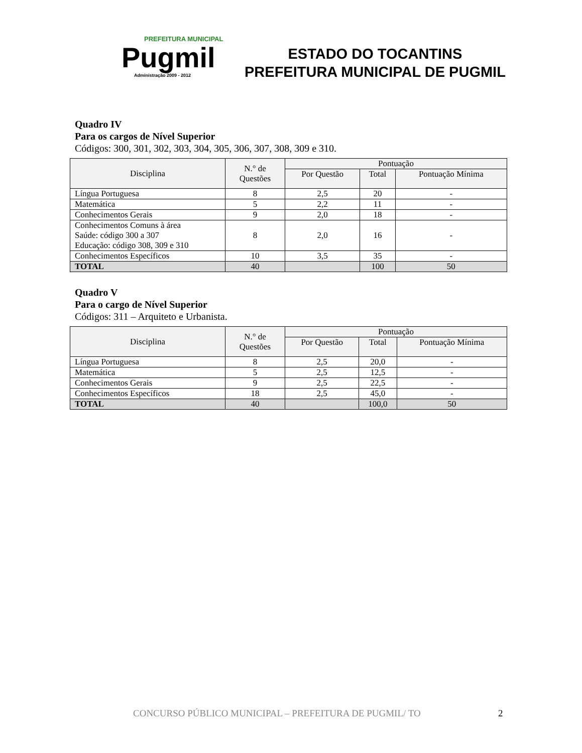PREFEITURA MUNICIPAL
Pugmil
Administração 2009 - 2012
ESTADO DO TOCANTINS
PREFEITURA MUNICIPAL DE PUGMIL
Quadro IV
Para os cargos de Nível Superior
Códigos: 300, 301, 302, 303, 304, 305, 306, 307, 308, 309 e 310.
| Disciplina | N.° de Questões | Pontuação | | |
| --- | --- | --- | --- | --- |
| | | Por Questão | Total | Pontuação Mínima |
| Língua Portuguesa | 8 | 2,5 | 20 | - |
| Matemática | 5 | 2,2 | 11 | - |
| Conhecimentos Gerais | 9 | 2,0 | 18 | - |
| Conhecimentos Comuns à área Saúde: código 300 a 307 Educação: código 308, 309 e 310 | 8 | 2,0 | 16 | - |
| Conhecimentos Específicos | 10 | 3,5 | 35 | - |
| TOTAL | 40 | | 100 | 50 |
Quadro V
Para o cargo de Nível Superior
Códigos: 311 – Arquiteto e Urbanista.
| Disciplina | N.° de Questões | Pontuação | | |
| --- | --- | --- | --- | --- |
| | | Por Questão | Total | Pontuação Mínima |
| Língua Portuguesa | 8 | 2,5 | 20,0 | - |
| Matemática | 5 | 2,5 | 12,5 | - |
| Conhecimentos Gerais | 9 | 2,5 | 22,5 | - |
| Conhecimentos Específicos | 18 | 2,5 | 45,0 | - |
| TOTAL | 40 | | 100,0 | 50 |
CONCURSO PÚBLICO MUNICIPAL – PREFEITURA DE PUGMIL/ TO
2